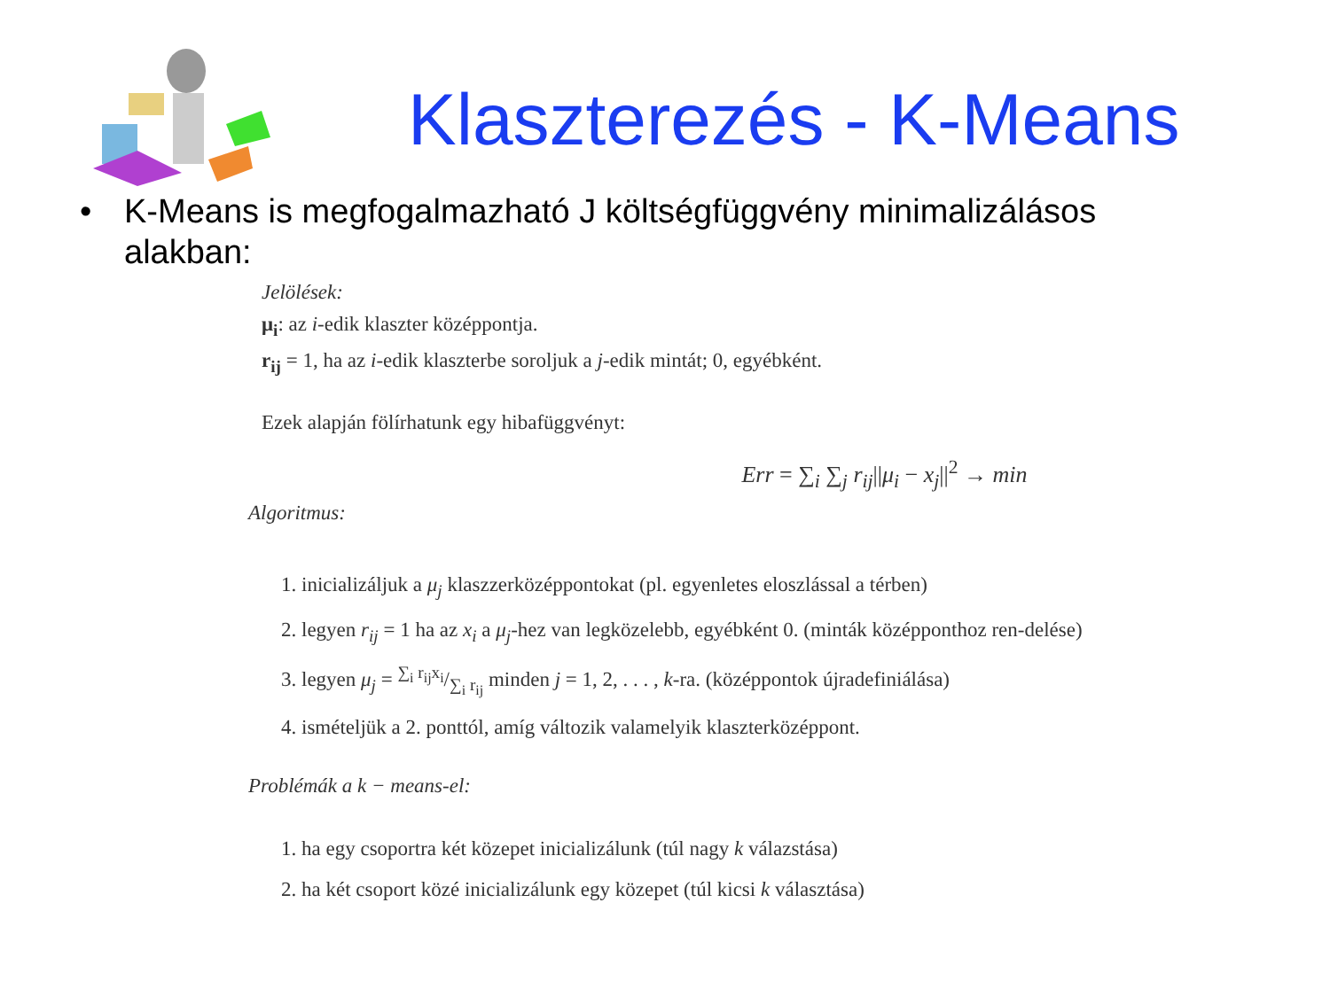Klaszterezés - K-Means
• K-Means is megfogalmazható J költségfüggvény minimalizálásos
alakban:
Jelölések:
μ<sub>i</sub>: az i-edik klaszter középpontja.
r<sub>ij</sub> = 1, ha az i-edik klaszterbe soroljuk a j-edik mintát; 0, egyébként.
Ezek alapján fölírhatunk egy hibafüggvényt:
Err = ∑<sub>i</sub> ∑<sub>j</sub> r<sub>ij</sub>||μ<sub>i</sub> − x<sub>j</sub>||<sup>2</sup> → min
Algoritmus:
1. inicializáljuk a μ<sub>j</sub> klaszzerközéppontokat (pl. egyenletes eloszlással a térben)
2. legyen r<sub>ij</sub> = 1 ha az x<sub>i</sub> a μ<sub>j</sub>-hez van legközelebb, egyébként 0. (minták középponthoz ren-delése)
3. legyen μ<sub>j</sub> = ∑<sub>i</sub> r<sub>ij</sub>x<sub>i</sub>/∑<sub>i</sub> r<sub>ij</sub> minden j = 1, 2, . . . , k-ra. (középpontok újradefiniálása)
4. ismételjük a 2. ponttól, amíg változik valamelyik klaszterközéppont.
Problémák a k − means-el:
1. ha egy csoportra két közepet inicializálunk (túl nagy k válazstása)
2. ha két csoport közé inicializálunk egy közepet (túl kicsi k választása)